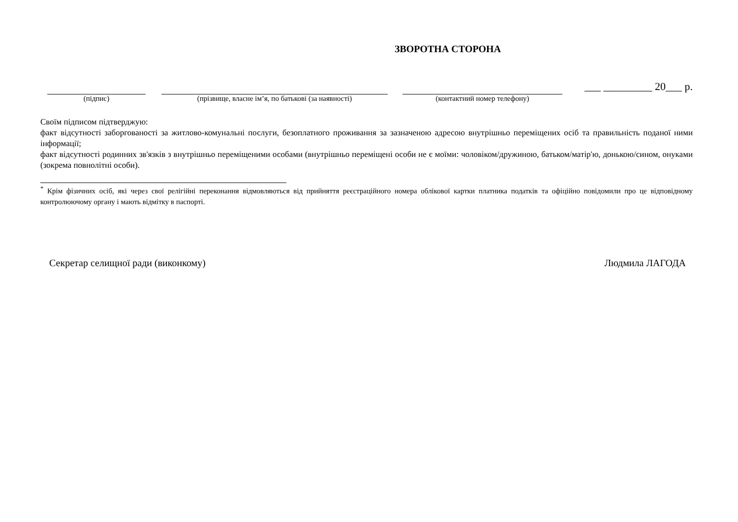ЗВОРОТНА СТОРОНА
(підпис)
(прізвище, власне ім’я, по батькові (за наявності)
(контактний номер телефону)
___ _________ 20___ р.
Своїм підписом підтверджую:
факт відсутності заборгованості за житлово-комунальні послуги, безоплатного проживання за зазначеною адресою внутрішньо переміщених осіб та правильність поданої ними інформації;
факт відсутності родинних зв'язків з внутрішньо переміщеними особами (внутрішньо переміщені особи не є моїми: чоловіком/дружиною, батьком/матір'ю, донькою/сином, онуками (зокрема повнолітні особи).
<sup>*</sup> Крім фізичних осіб, які через свої релігійні переконання відмовляються від прийняття реєстраційного номера облікової картки платника податків та офіційно повідомили про це відповідному контролюючому органу і мають відмітку в паспорті.
Секретар селищної ради (виконкому) Людмила ЛАГОДА